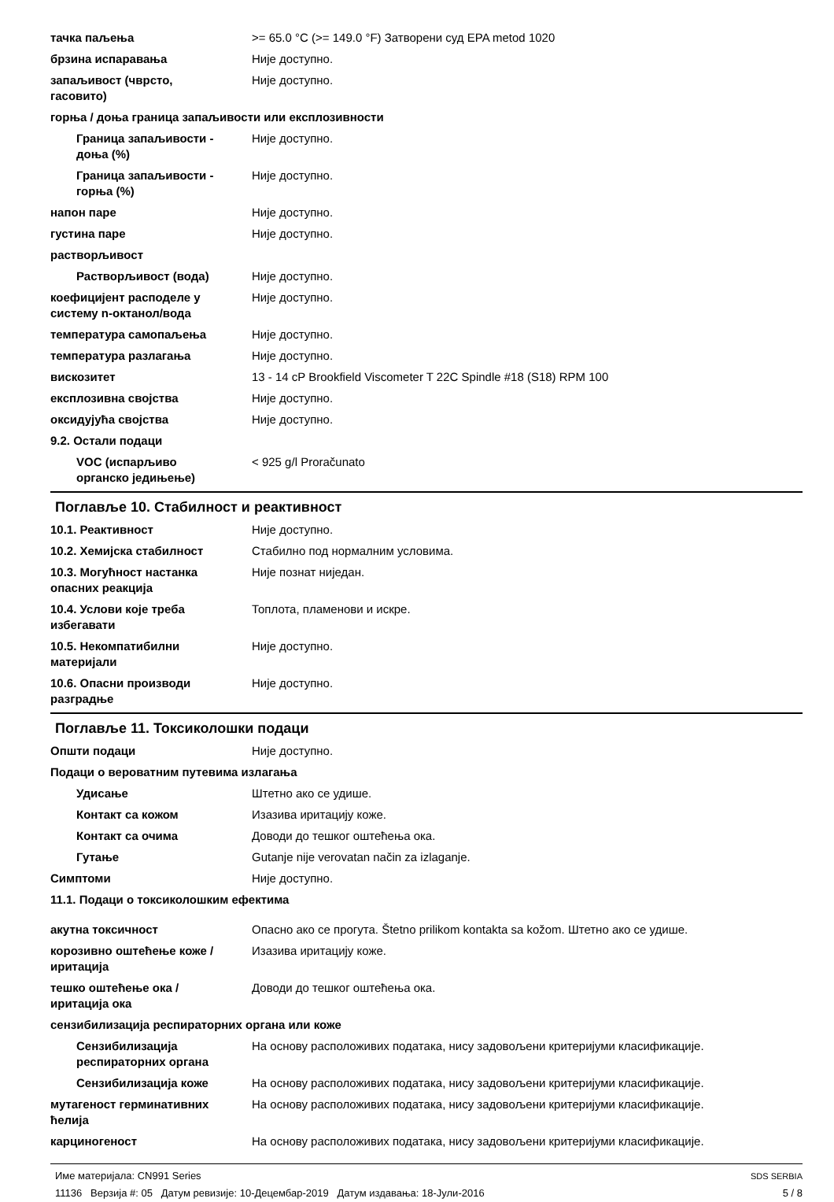тачка паљења >= 65.0 °C (>= 149.0 °F) Затворени суд EPA metod 1020
брзина испаравања Није доступно.
запаљивост (чврсто,
гасовито)
Није доступно.
горња / доња граница запаљивости или експлозивности
Граница запаљивости -
доња (%)
Није доступно.
Граница запаљивости -
горња (%)
Није доступно.
напон паре Није доступно.
густина паре Није доступно.
растворљивост
Растворљивост (вода) Није доступно.
коефицијент расподеле у
систему n-октанол/вода
Није доступно.
температура самопаљења Није доступно.
температура разлагања Није доступно.
вискозитет 13 - 14 cP Brookfield Viscometer T 22C Spindle #18 (S18) RPM 100
експлозивна својства Није доступно.
оксидујућа својства Није доступно.
9.2. Остали подаци
VOC (испарљиво
органско једињење)
< 925 g/l Proračunato
Поглавље 10. Стабилност и реактивност
10.1. Реактивност Није доступно.
10.2. Хемијска стабилност Стабилно под нормалним условима.
10.3. Могућност настанка
опасних реакција
Није познат ниједан.
10.4. Услови које треба
избегавати
Топлота, пламенови и искре.
10.5. Некомпатибилни
материјали
Није доступно.
10.6. Опасни производи
разградње
Није доступно.
Поглавље 11. Токсиколошки подаци
Општи подаци Није доступно.
Подаци о вероватним путевима излагања
Удисање Штетно ако се удише.
Контакт са кожом Изазива иритацију коже.
Контакт са очима Доводи до тешког оштећења ока.
Гутање Gutanje nije verovatan način za izlaganje.
Симптоми Није доступно.
11.1. Подаци о токсиколошким ефектима
акутна токсичност Опасно ако се прогута. Štetno prilikom kontakta sa kožom. Штетно ако се удише.
корозивно оштећење коже /
иритација
Изазива иритацију коже.
тешко оштећење ока /
иритација ока
Доводи до тешког оштећења ока.
сензибилизација респираторних органа или коже
Сензибилизација
респираторних органа
На основу расположивих података, нису задовољени критеријуми класификације.
Сензибилизација коже На основу расположивих података, нису задовољени критеријуми класификације.
мутагеност герминативних
ћелија
На основу расположивих података, нису задовољени критеријуми класификације.
карциногеност На основу расположивих података, нису задовољени критеријуми класификације.
Име материјала: CN991 Series
11136 Верзија #: 05 Датум ревизије: 10-Децембар-2019 Датум издавања: 18-Јули-2016
SDS SERBIA
5 / 8